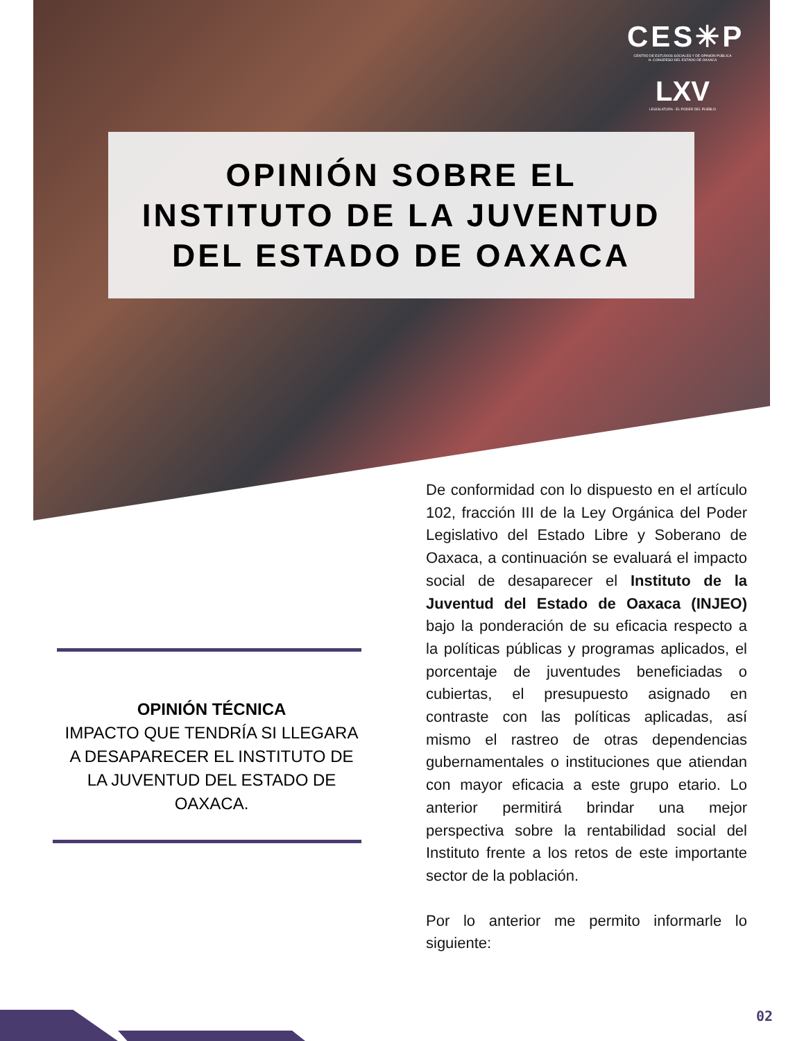CES✳P
CENTRO DE ESTUDIOS SOCIALES Y DE OPINIÓN PÚBLICA
H. CONGRESO DEL ESTADO DE OAXACA
LXV
LEGISLATURA · EL PODER DEL PUEBLO
OPINIÓN SOBRE EL
INSTITUTO DE LA JUVENTUD
DEL ESTADO DE OAXACA
OPINIÓN TÉCNICA
IMPACTO QUE TENDRÍA SI LLEGARA A DESAPARECER EL INSTITUTO DE LA JUVENTUD DEL ESTADO DE OAXACA.
De conformidad con lo dispuesto en el artículo 102, fracción III de la Ley Orgánica del Poder Legislativo del Estado Libre y Soberano de Oaxaca, a continuación se evaluará el impacto social de desaparecer el Instituto de la Juventud del Estado de Oaxaca (INJEO) bajo la ponderación de su eficacia respecto a la políticas públicas y programas aplicados, el porcentaje de juventudes beneficiadas o cubiertas, el presupuesto asignado en contraste con las políticas aplicadas, así mismo el rastreo de otras dependencias gubernamentales o instituciones que atiendan con mayor eficacia a este grupo etario. Lo anterior permitirá brindar una mejor perspectiva sobre la rentabilidad social del Instituto frente a los retos de este importante sector de la población.
Por lo anterior me permito informarle lo siguiente:
02